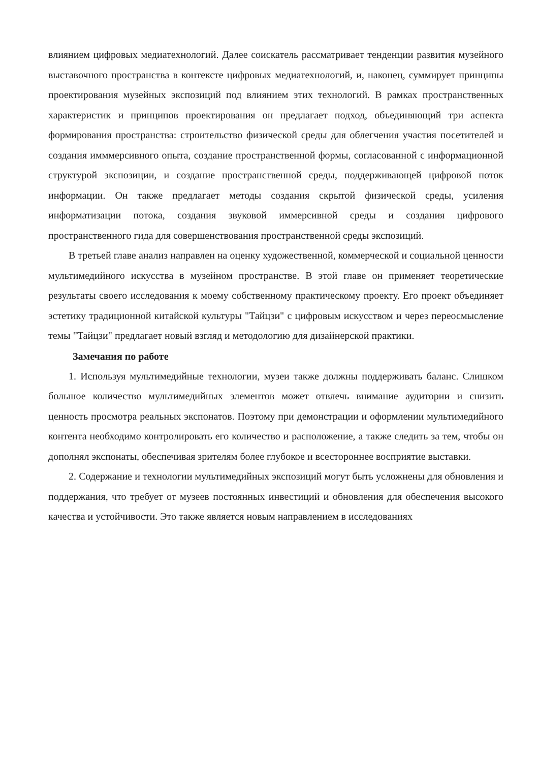влиянием цифровых медиатехнологий. Далее соискатель рассматривает тенденции развития музейного выставочного пространства в контексте цифровых медиатехнологий, и, наконец, суммирует принципы проектирования музейных экспозиций под влиянием этих технологий. В рамках пространственных характеристик и принципов проектирования он предлагает подход, объединяющий три аспекта формирования пространства: строительство физической среды для облегчения участия посетителей и создания имммерсивного опыта, создание пространственной формы, согласованной с информационной структурой экспозиции, и создание пространственной среды, поддерживающей цифровой поток информации. Он также предлагает методы создания скрытой физической среды, усиления информатизации потока, создания звуковой иммерсивной среды и создания цифрового пространственного гида для совершенствования пространственной среды экспозиций.
В третьей главе анализ направлен на оценку художественной, коммерческой и социальной ценности мультимедийного искусства в музейном пространстве. В этой главе он применяет теоретические результаты своего исследования к моему собственному практическому проекту. Его проект объединяет эстетику традиционной китайской культуры "Тайцзи" с цифровым искусством и через переосмысление темы "Тайцзи" предлагает новый взгляд и методологию для дизайнерской практики.
Замечания по работе
1. Используя мультимедийные технологии, музеи также должны поддерживать баланс. Слишком большое количество мультимедийных элементов может отвлечь внимание аудитории и снизить ценность просмотра реальных экспонатов. Поэтому при демонстрации и оформлении мультимедийного контента необходимо контролировать его количество и расположение, а также следить за тем, чтобы он дополнял экспонаты, обеспечивая зрителям более глубокое и всестороннее восприятие выставки.
2. Содержание и технологии мультимедийных экспозиций могут быть усложнены для обновления и поддержания, что требует от музеев постоянных инвестиций и обновления для обеспечения высокого качества и устойчивости. Это также является новым направлением в исследованиях